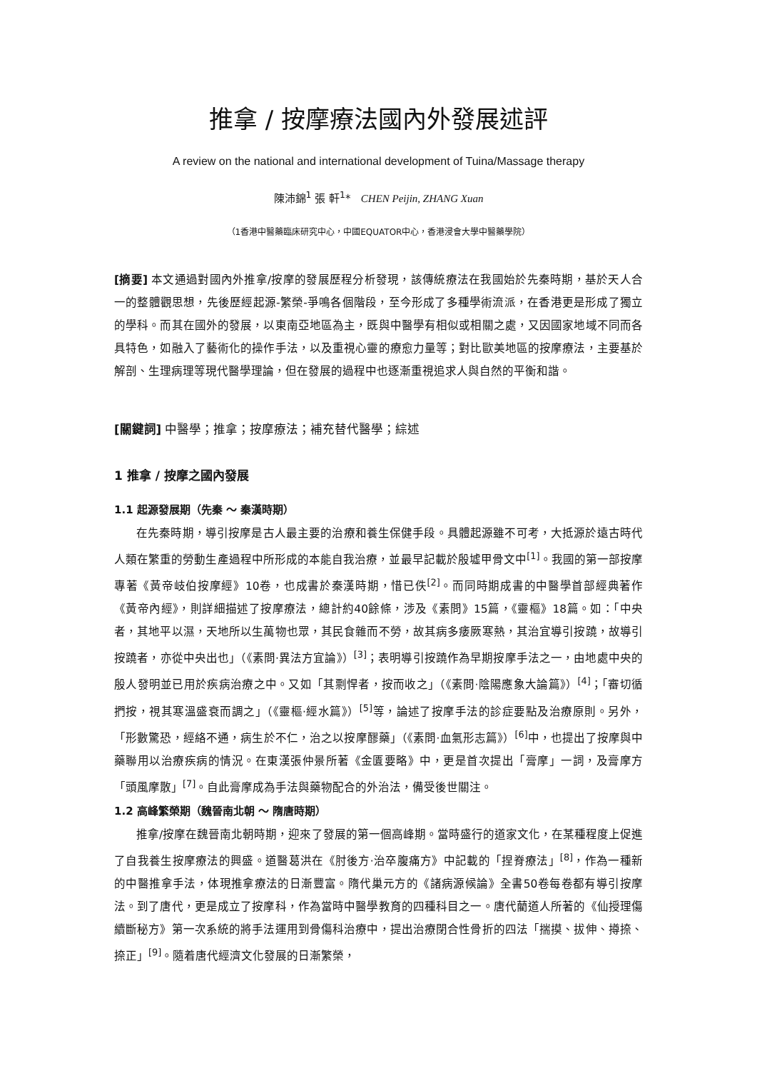推拿 / 按摩療法國內外發展述評
A review on the national and international development of Tuina/Massage therapy
陳沛錦<sup>1</sup> 張 軒<sup>1</sup>* CHEN Peijin, ZHANG Xuan
（1香港中醫藥臨床研究中心，中國EQUATOR中心，香港浸會大學中醫藥學院）
[摘要] 本文通過對國內外推拿/按摩的發展歷程分析發現，該傳統療法在我國始於先秦時期，基於天人合一的整體觀思想，先後歷經起源-繁榮-爭鳴各個階段，至今形成了多種學術流派，在香港更是形成了獨立的學科。而其在國外的發展，以東南亞地區為主，既與中醫學有相似或相關之處，又因國家地域不同而各具特色，如融入了藝術化的操作手法，以及重視心靈的療愈力量等；對比歐美地區的按摩療法，主要基於解剖、生理病理等現代醫學理論，但在發展的過程中也逐漸重視追求人與自然的平衡和諧。
[關鍵詞] 中醫學；推拿；按摩療法；補充替代醫學；綜述
1 推拿 / 按摩之國內發展
1.1 起源發展期（先秦 ～ 秦漢時期）
在先秦時期，導引按摩是古人最主要的治療和養生保健手段。具體起源雖不可考，大抵源於遠古時代人類在繁重的勞動生產過程中所形成的本能自我治療，並最早記載於殷墟甲骨文中<sup>[1]</sup>。我國的第一部按摩專著《黃帝岐伯按摩經》10卷，也成書於秦漢時期，惜已佚<sup>[2]</sup>。而同時期成書的中醫學首部經典著作《黃帝內經》，則詳細描述了按摩療法，總計約40餘條，涉及《素問》15篇，《靈樞》18篇。如：「中央者，其地平以濕，天地所以生萬物也眾，其民食雜而不勞，故其病多痿厥寒熱，其治宜導引按蹺，故導引按蹺者，亦從中央出也」（《素問·異法方宜論》）<sup>[3]</sup>；表明導引按蹺作為早期按摩手法之一，由地處中央的殷人發明並已用於疾病治療之中。又如「其剽悍者，按而收之」（《素問·陰陽應象大論篇》）<sup>[4]</sup>；「審切循捫按，視其寒溫盛衰而調之」（《靈樞·經水篇》）<sup>[5]</sup>等，論述了按摩手法的診症要點及治療原則。另外，「形數驚恐，經絡不通，病生於不仁，治之以按摩醪藥」（《素問·血氣形志篇》）<sup>[6]</sup>中，也提出了按摩與中藥聯用以治療疾病的情況。在東漢張仲景所著《金匱要略》中，更是首次提出「膏摩」一詞，及膏摩方「頭風摩散」<sup>[7]</sup>。自此膏摩成為手法與藥物配合的外治法，備受後世關注。
1.2 高峰繁榮期（魏晉南北朝 ～ 隋唐時期）
推拿/按摩在魏晉南北朝時期，迎來了發展的第一個高峰期。當時盛行的道家文化，在某種程度上促進了自我養生按摩療法的興盛。道醫葛洪在《肘後方·治卒腹痛方》中記載的「捏脊療法」<sup>[8]</sup>，作為一種新的中醫推拿手法，体現推拿療法的日漸豐富。隋代巢元方的《諸病源候論》全書50卷每卷都有導引按摩法。到了唐代，更是成立了按摩科，作為當時中醫學教育的四種科目之一。唐代藺道人所著的《仙授理傷續斷秘方》第一次系統的將手法運用到骨傷科治療中，提出治療閉合性骨折的四法「揣摸、拔伸、撙捺、捺正」<sup>[9]</sup>。隨着唐代經濟文化發展的日漸繁榮，